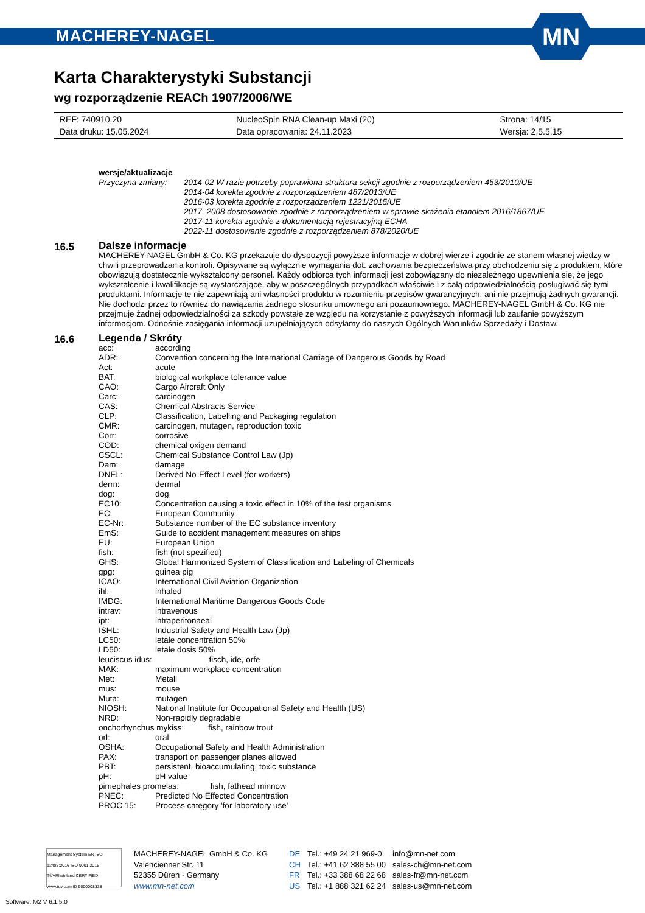MACHEREY-NAGEL
MN
Karta Charakterystyki Substancji
wg rozporządzenie REACh 1907/2006/WE
| REF: 740910.20 | NucleoSpin RNA Clean-up Maxi (20) | Strona: 14/15 |
| Data druku: 15.05.2024 | Data opracowania: 24.11.2023 | Wersja: 2.5.5.15 |
wersje/aktualizacje
Przyczyna zmiany: 2014-02 W razie potrzeby poprawiona struktura sekcji zgodnie z rozporządzeniem 453/2010/UE
2014-04 korekta zgodnie z rozporządzeniem 487/2013/UE
2016-03 korekta zgodnie z rozporządzeniem 1221/2015/UE
2017–2008 dostosowanie zgodnie z rozporządzeniem w sprawie skażenia etanolem 2016/1867/UE
2017-11 korekta zgodnie z dokumentacją rejestracyjną ECHA
2022-11 dostosowanie zgodnie z rozporządzeniem 878/2020/UE
16.5
Dalsze informacje
MACHEREY-NAGEL GmbH & Co. KG przekazuje do dyspozycji powyższe informacje w dobrej wierze i zgodnie ze stanem własnej wiedzy w chwili przeprowadzania kontroli. Opisywane są wyłącznie wymagania dot. zachowania bezpieczeństwa przy obchodzeniu się z produktem, które obowiązują dostatecznie wykształcony personel. Każdy odbiorca tych informacji jest zobowiązany do niezależnego upewnienia się, że jego wykształcenie i kwalifikacje są wystarczające, aby w poszczególnych przypadkach właściwie i z całą odpowiedzialnością posługiwać się tymi produktami. Informacje te nie zapewniają ani własności produktu w rozumieniu przepisów gwarancyjnych, ani nie przejmują żadnych gwarancji. Nie dochodzi przez to również do nawiązania żadnego stosunku umownego ani pozaumownego. MACHEREY-NAGEL GmbH & Co. KG nie przejmuje żadnej odpowiedzialności za szkody powstałe ze względu na korzystanie z powyższych informacji lub zaufanie powyższym informacjom. Odnośnie zasięgania informacji uzupełniających odsyłamy do naszych Ogólnych Warunków Sprzedaży i Dostaw.
16.6
Legenda / Skróty
| acc: | according |
| ADR: | Convention concerning the International Carriage of Dangerous Goods by Road |
| Act: | acute |
| BAT: | biological workplace tolerance value |
| CAO: | Cargo Aircraft Only |
| Carc: | carcinogen |
| CAS: | Chemical Abstracts Service |
| CLP: | Classification, Labelling and Packaging regulation |
| CMR: | carcinogen, mutagen, reproduction toxic |
| Corr: | corrosive |
| COD: | chemical oxigen demand |
| CSCL: | Chemical Substance Control Law (Jp) |
| Dam: | damage |
| DNEL: | Derived No-Effect Level (for workers) |
| derm: | dermal |
| dog: | dog |
| EC10: | Concentration causing a toxic effect in 10% of the test organisms |
| EC: | European Community |
| EC-Nr: | Substance number of the EC substance inventory |
| EmS: | Guide to accident management measures on ships |
| EU: | European Union |
| fish: | fish (not spezified) |
| GHS: | Global Harmonized System of Classification and Labeling of Chemicals |
| gpg: | guinea pig |
| ICAO: | International Civil Aviation Organization |
| ihl: | inhaled |
| IMDG: | International Maritime Dangerous Goods Code |
| intrav: | intravenous |
| ipt: | intraperitonaeal |
| ISHL: | Industrial Safety and Health Law (Jp) |
| LC50: | letale concentration 50% |
| LD50: | letale dosis 50% |
| leuciscus idus: fisch, ide, orfe | |
| MAK: | maximum workplace concentration |
| Met: | Metall |
| mus: | mouse |
| Muta: | mutagen |
| NIOSH: | National Institute for Occupational Safety and Health (US) |
| NRD: | Non-rapidly degradable |
| onchorhynchus mykiss: fish, rainbow trout | |
| orl: | oral |
| OSHA: | Occupational Safety and Health Administration |
| PAX: | transport on passenger planes allowed |
| PBT: | persistent, bioaccumulating, toxic substance |
| pH: | pH value |
| pimephales promelas: fish, fathead minnow | |
| PNEC: | Predicted No Effected Concentration |
| PROC 15: | Process category 'for laboratory use' |
Management System EN ISO 13485:2016 ISO 9001:2015 TÜVRheinland CERTIFIED www.tuv.com ID 9000008338
MACHEREY-NAGEL GmbH & Co. KG
Valencienner Str. 11
52355 Düren · Germany
www.mn-net.com
DE
CH
FR
US
Tel.: +49 24 21 969-0
Tel.: +41 62 388 55 00
Tel.: +33 388 68 22 68
Tel.: +1 888 321 62 24
info@mn-net.com
sales-ch@mn-net.com
sales-fr@mn-net.com
sales-us@mn-net.com
Software: M2 V 6.1.5.0